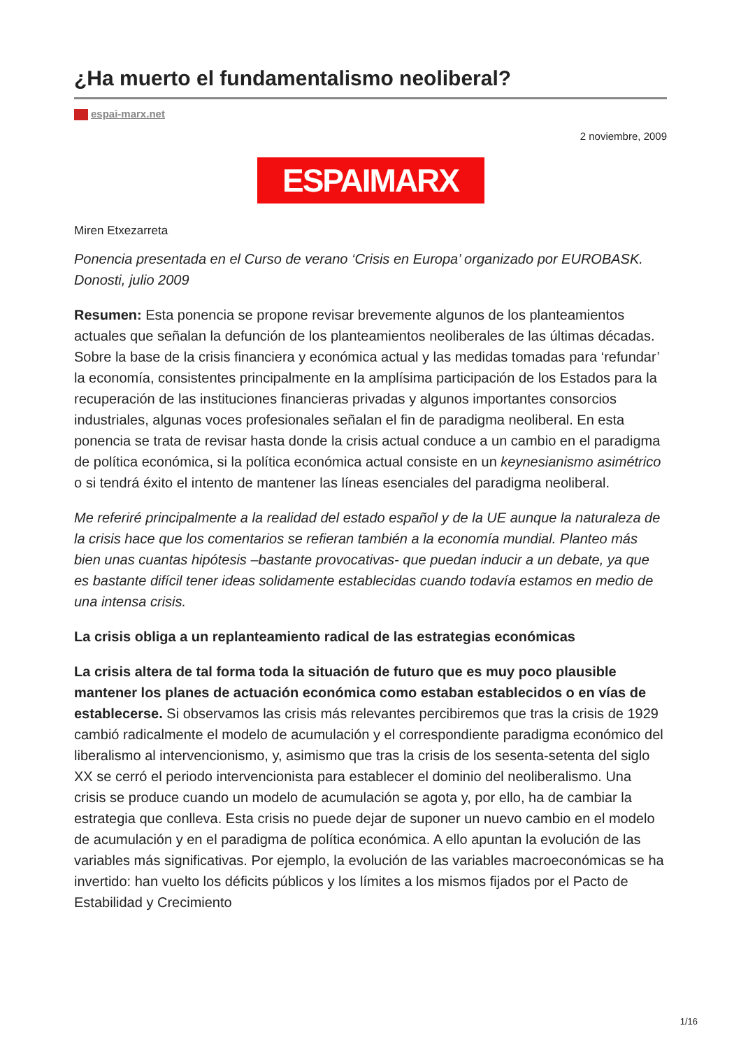¿Ha muerto el fundamentalismo neoliberal?
espai-marx.net
2 noviembre, 2009
ESPAIMARX
Miren Etxezarreta
Ponencia presentada en el Curso de verano ‘Crisis en Europa’ organizado por EUROBASK. Donosti, julio 2009
Resumen: Esta ponencia se propone revisar brevemente algunos de los planteamientos actuales que señalan la defunción de los planteamientos neoliberales de las últimas décadas. Sobre la base de la crisis financiera y económica actual y las medidas tomadas para ‘refundar’ la economía, consistentes principalmente en la amplísima participación de los Estados para la recuperación de las instituciones financieras privadas y algunos importantes consorcios industriales, algunas voces profesionales señalan el fin de paradigma neoliberal. En esta ponencia se trata de revisar hasta donde la crisis actual conduce a un cambio en el paradigma de política económica, si la política económica actual consiste en un keynesianismo asimétrico o si tendrá éxito el intento de mantener las líneas esenciales del paradigma neoliberal.
Me referiré principalmente a la realidad del estado español y de la UE aunque la naturaleza de la crisis hace que los comentarios se refieran también a la economía mundial. Planteo más bien unas cuantas hipótesis –bastante provocativas- que puedan inducir a un debate, ya que es bastante difícil tener ideas solidamente establecidas cuando todavía estamos en medio de una intensa crisis.
La crisis obliga a un replanteamiento radical de las estrategias económicas
La crisis altera de tal forma toda la situación de futuro que es muy poco plausible mantener los planes de actuación económica como estaban establecidos o en vías de establecerse. Si observamos las crisis más relevantes percibiremos que tras la crisis de 1929 cambió radicalmente el modelo de acumulación y el correspondiente paradigma económico del liberalismo al intervencionismo, y, asimismo que tras la crisis de los sesenta-setenta del siglo XX se cerró el periodo intervencionista para establecer el dominio del neoliberalismo. Una crisis se produce cuando un modelo de acumulación se agota y, por ello, ha de cambiar la estrategia que conlleva. Esta crisis no puede dejar de suponer un nuevo cambio en el modelo de acumulación y en el paradigma de política económica. A ello apuntan la evolución de las variables más significativas. Por ejemplo, la evolución de las variables macroeconómicas se ha invertido: han vuelto los déficits públicos y los límites a los mismos fijados por el Pacto de Estabilidad y Crecimiento
1/16